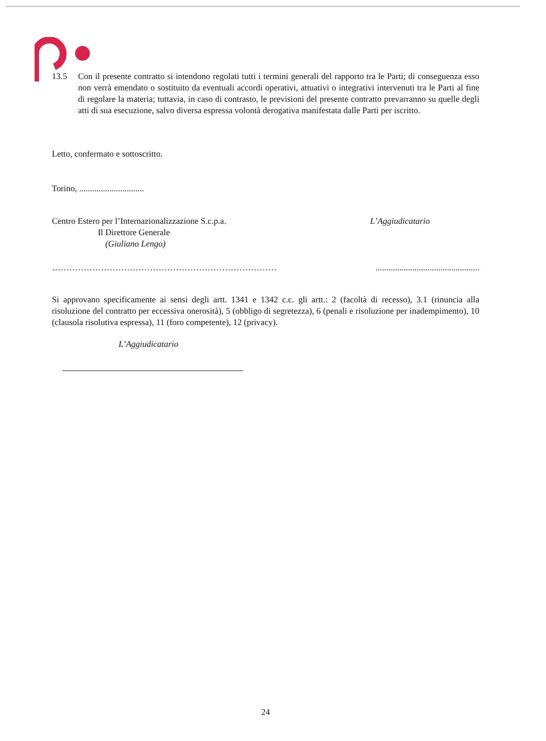13.5 Con il presente contratto si intendono regolati tutti i termini generali del rapporto tra le Parti; di conseguenza esso non verrà emendato o sostituito da eventuali accordi operativi, attuativi o integrativi intervenuti tra le Parti al fine di regolare la materia; tuttavia, in caso di contrasto, le previsioni del presente contratto prevarranno su quelle degli atti di sua esecuzione, salvo diversa espressa volontà derogativa manifestata dalle Parti per iscritto.
Letto, confermato e sottoscritto.
Torino, ..............................
Centro Estero per l’Internazionalizzazione S.c.p.a.
Il Direttore Generale
(Giuliano Lengo)
L’Aggiudicatario
……………………………………………………………………................................................
Si approvano specificamente ai sensi degli artt. 1341 e 1342 c.c. gli artt.: 2 (facoltà di recesso), 3.1 (rinuncia alla risoluzione del contratto per eccessiva onerosità), 5 (obbligo di segretezza), 6 (penali e risoluzione per inadempimento), 10 (clausola risolutiva espressa), 11 (foro competente), 12 (privacy).
L’Aggiudicatario
24